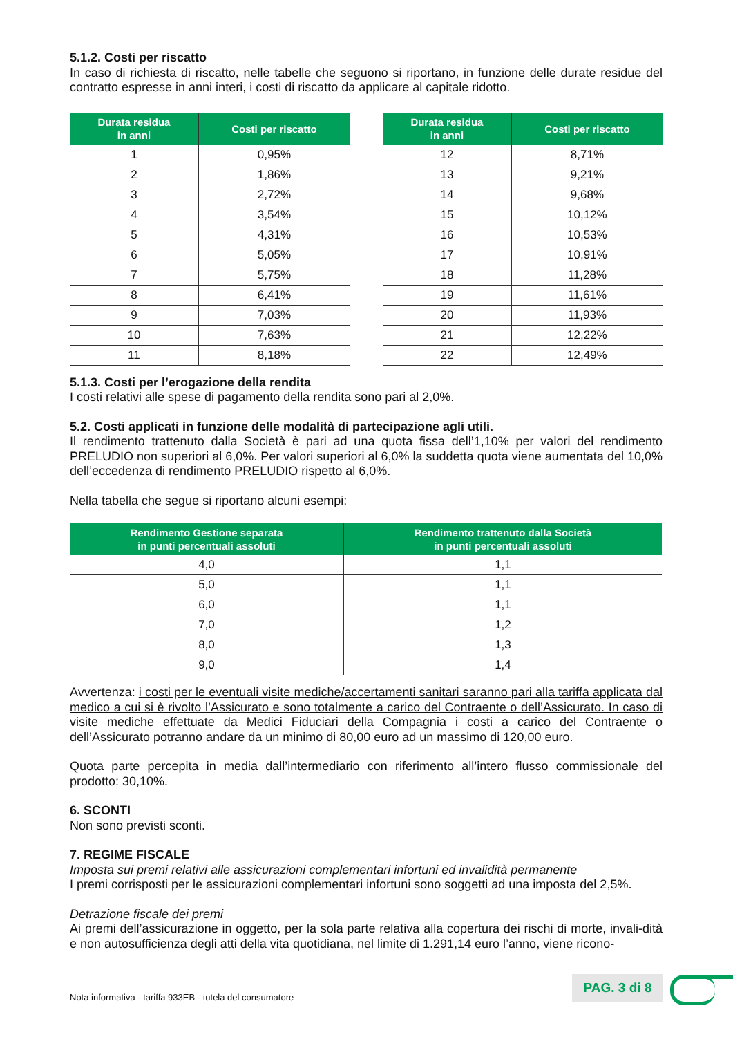5.1.2. Costi per riscatto
In caso di richiesta di riscatto, nelle tabelle che seguono si riportano, in funzione delle durate residue del contratto espresse in anni interi, i costi di riscatto da applicare al capitale ridotto.
| Durata residua in anni | Costi per riscatto |
| --- | --- |
| 1 | 0,95% |
| 2 | 1,86% |
| 3 | 2,72% |
| 4 | 3,54% |
| 5 | 4,31% |
| 6 | 5,05% |
| 7 | 5,75% |
| 8 | 6,41% |
| 9 | 7,03% |
| 10 | 7,63% |
| 11 | 8,18% |
| Durata residua in anni | Costi per riscatto |
| --- | --- |
| 12 | 8,71% |
| 13 | 9,21% |
| 14 | 9,68% |
| 15 | 10,12% |
| 16 | 10,53% |
| 17 | 10,91% |
| 18 | 11,28% |
| 19 | 11,61% |
| 20 | 11,93% |
| 21 | 12,22% |
| 22 | 12,49% |
5.1.3. Costi per l’erogazione della rendita
I costi relativi alle spese di pagamento della rendita sono pari al 2,0%.
5.2. Costi applicati in funzione delle modalità di partecipazione agli utili.
Il rendimento trattenuto dalla Società è pari ad una quota fissa dell’1,10% per valori del rendimento PRELUDIO non superiori al 6,0%. Per valori superiori al 6,0% la suddetta quota viene aumentata del 10,0% dell’eccedenza di rendimento PRELUDIO rispetto al 6,0%.
Nella tabella che segue si riportano alcuni esempi:
| Rendimento Gestione separata in punti percentuali assoluti | Rendimento trattenuto dalla Società in punti percentuali assoluti |
| --- | --- |
| 4,0 | 1,1 |
| 5,0 | 1,1 |
| 6,0 | 1,1 |
| 7,0 | 1,2 |
| 8,0 | 1,3 |
| 9,0 | 1,4 |
Avvertenza: i costi per le eventuali visite mediche/accertamenti sanitari saranno pari alla tariffa applicata dal medico a cui si è rivolto l’Assicurato e sono totalmente a carico del Contraente o dell’Assicurato. In caso di visite mediche effettuate da Medici Fiduciari della Compagnia i costi a carico del Contraente o dell’Assicurato potranno andare da un minimo di 80,00 euro ad un massimo di 120,00 euro.
Quota parte percepita in media dall’intermediario con riferimento all’intero flusso commissionale del prodotto: 30,10%.
6. SCONTI
Non sono previsti sconti.
7. REGIME FISCALE
Imposta sui premi relativi alle assicurazioni complementari infortuni ed invalidità permanente
I premi corrisposti per le assicurazioni complementari infortuni sono soggetti ad una imposta del 2,5%.
Detrazione fiscale dei premi
Ai premi dell’assicurazione in oggetto, per la sola parte relativa alla copertura dei rischi di morte, invali-dità e non autosufficienza degli atti della vita quotidiana, nel limite di 1.291,14 euro l’anno, viene ricono-
Nota informativa - tariffa 933EB - tutela del consumatore
PAG. 3 di 8